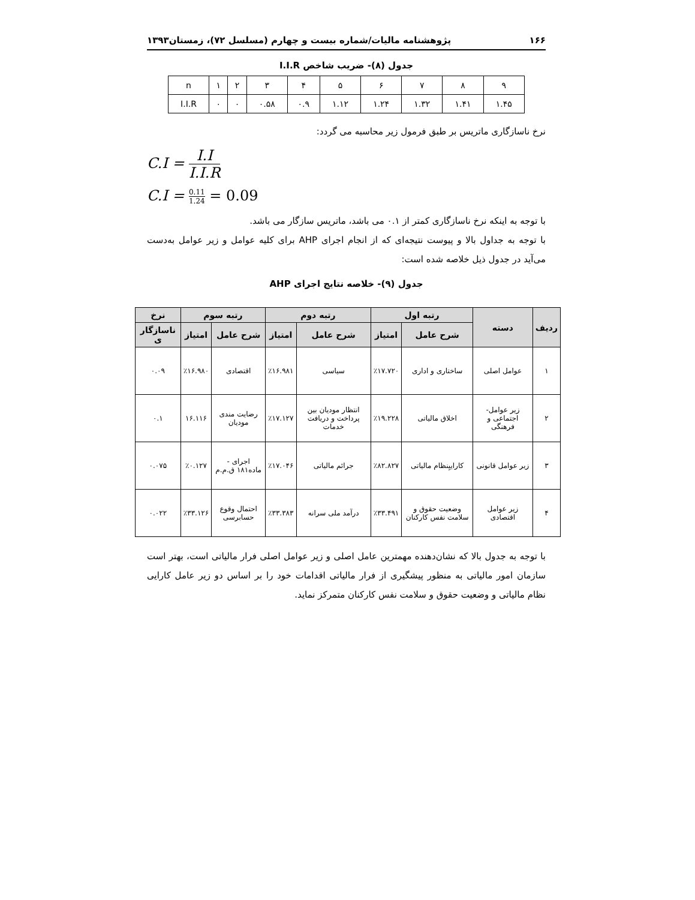۱۶۶ پژوهشنامه مالیات/شماره بیست و چهارم (مسلسل ۷۲)، زمستان۱۳۹۳
جدول (۸)- ضریب شاخص I.I.R
| n | ۱ | ۲ | ۳ | ۴ | ۵ | ۶ | ۷ | ۸ | ۹ |
| I.I.R | ۰ | ۰ | ۰.۵۸ | ۰.۹ | ۱.۱۲ | ۱.۲۴ | ۱.۳۲ | ۱.۴۱ | ۱.۴۵ |
نرخ ناسازگاری ماتریس بر طبق فرمول زیر محاسبه می گردد:
C.I = I.I I.I.R
C.I = 0.11 1.24 = 0.09
با توجه به اینکه نرخ ناسازگاری کمتر از ۰.۱ می باشد، ماتریس سازگار می باشد.
با توجه به جداول بالا و پیوست نتیجه‌ای که از انجام اجرای AHP برای کلیه عوامل و زیر عوامل به‌دست می‌آید در جدول ذیل خلاصه شده است:
جدول (۹)- خلاصه نتایج اجرای AHP
| ردیف | دسته | رتبه اول | | رتبه دوم | | رتبه سوم | | نرخ |
| --- | --- | --- | --- | --- | --- | --- | --- | --- |
| | | شرح عامل | امتیاز | شرح عامل | امتیاز | شرح عامل | امتیاز | ناسازگار ی |
| ۱ | عوامل اصلی | ساختاری و اداری | ٪۱۷.۷۲۰ | سیاسی | ٪۱۶.۹۸۱ | اقتصادی | ٪۱۶.۹۸۰ | ۰.۰۹ |
| ۲ | زیر عوامل- اجتماعی و فرهنگی | اخلاق مالیاتی | ٪۱۹.۲۲۸ | انتظار مودیان بین پرداخت و دریافت خدمات | ٪۱۷.۱۲۷ | رضایت مندی مودیان | ۱۶.۱۱۶ | ۰.۱ |
| ۳ | زیر عوامل قانونی | کاراییِنظام مالیاتی | ٪۸۲.۸۲۷ | جرائم مالیاتی | ٪۱۷.۰۴۶ | اجرای - ماده۱۸۱ ق.م.م | ٪۰.۱۲۷ | ۰.۰۷۵ |
| ۴ | زیر عوامل اقتصادی | وضعیت حقوق و سلامت نفس کارکنان | ٪۳۳.۴۹۱ | درآمد ملی سرانه | ٪۳۳.۳۸۳ | احتمال وقوع حسابرسی | ٪۳۳.۱۲۶ | ۰.۰۲۲ |
با توجه به جدول بالا که نشان‌دهنده مهمترین عامل اصلی و زیر عوامل اصلی فرار مالیاتی است، بهتر است سازمان امور مالیاتی به منظور پیشگیری از فرار مالیاتی اقدامات خود را بر اساس دو زیر عامل کارایی نظام مالیاتی و وضعیت حقوق و سلامت نفس کارکنان متمرکز نماید.